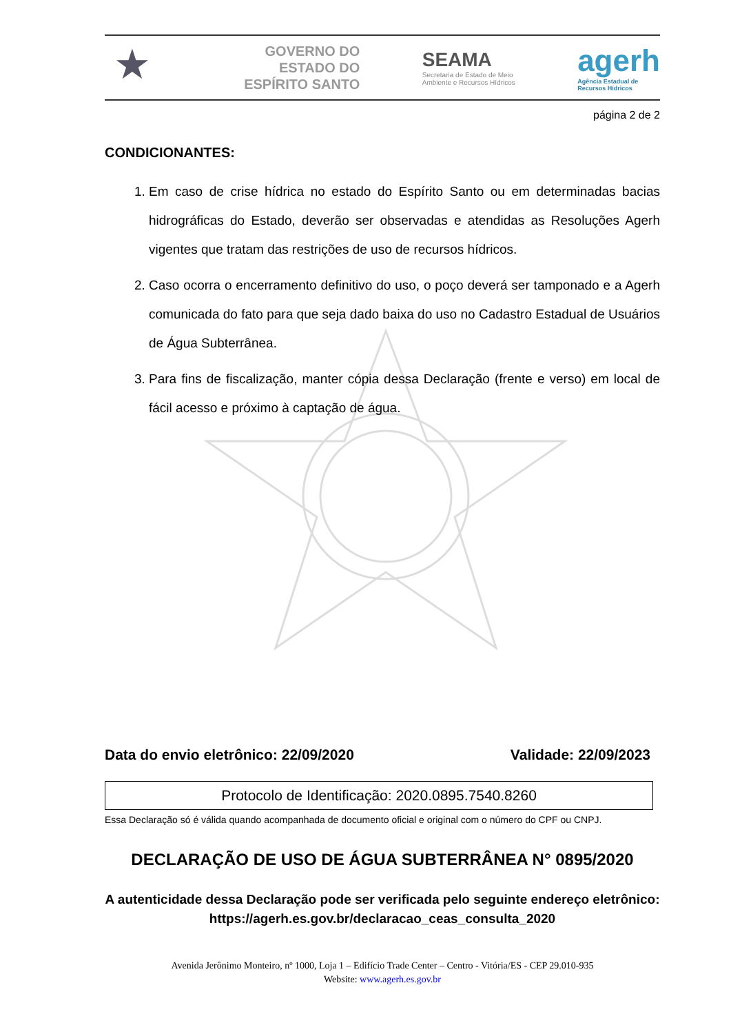★
GOVERNO DO ESTADO DO ESPÍRITO SANTO
SEAMA
Secretaria de Estado de Meio
Ambiente e Recursos Hídricos
agerh
Agência Estadual de
Recursos Hídricos
página 2 de 2
CONDICIONANTES:
1. Em caso de crise hídrica no estado do Espírito Santo ou em determinadas bacias hidrográficas do Estado, deverão ser observadas e atendidas as Resoluções Agerh vigentes que tratam das restrições de uso de recursos hídricos.
2. Caso ocorra o encerramento definitivo do uso, o poço deverá ser tamponado e a Agerh comunicada do fato para que seja dado baixa do uso no Cadastro Estadual de Usuários de Água Subterrânea.
3. Para fins de fiscalização, manter cópia dessa Declaração (frente e verso) em local de fácil acesso e próximo à captação de água.
Data do envio eletrônico: 22/09/2020 Validade: 22/09/2023
Protocolo de Identificação: 2020.0895.7540.8260
Essa Declaração só é válida quando acompanhada de documento oficial e original com o número do CPF ou CNPJ.
DECLARAÇÃO DE USO DE ÁGUA SUBTERRÂNEA N° 0895/2020
A autenticidade dessa Declaração pode ser verificada pelo seguinte endereço eletrônico: https://agerh.es.gov.br/declaracao_ceas_consulta_2020
Avenida Jerônimo Monteiro, nº 1000, Loja 1 – Edifício Trade Center – Centro - Vitória/ES - CEP 29.010-935
Website: www.agerh.es.gov.br